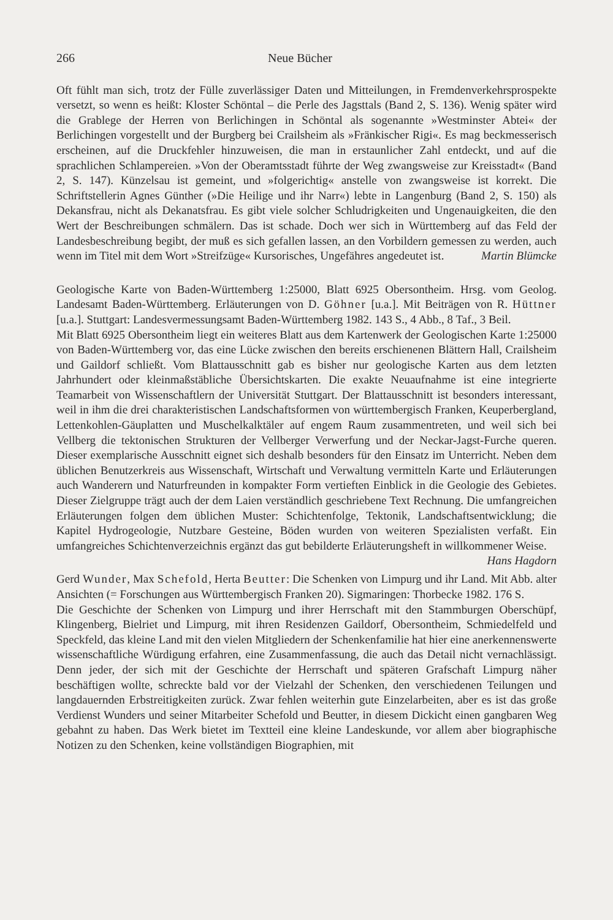266 Neue Bücher
Oft fühlt man sich, trotz der Fülle zuverlässiger Daten und Mitteilungen, in Fremdenverkehrsprospekte versetzt, so wenn es heißt: Kloster Schöntal – die Perle des Jagsttals (Band 2, S. 136). Wenig später wird die Grablege der Herren von Berlichingen in Schöntal als sogenannte »Westminster Abtei« der Berlichingen vorgestellt und der Burgberg bei Crailsheim als »Fränkischer Rigi«. Es mag beckmesserisch erscheinen, auf die Druckfehler hinzuweisen, die man in erstaunlicher Zahl entdeckt, und auf die sprachlichen Schlampereien. »Von der Oberamtsstadt führte der Weg zwangsweise zur Kreisstadt« (Band 2, S. 147). Künzelsau ist gemeint, und »folgerichtig« anstelle von zwangsweise ist korrekt. Die Schriftstellerin Agnes Günther (»Die Heilige und ihr Narr«) lebte in Langenburg (Band 2, S. 150) als Dekansfrau, nicht als Dekanatsfrau. Es gibt viele solcher Schludrigkeiten und Ungenauigkeiten, die den Wert der Beschreibungen schmälern. Das ist schade. Doch wer sich in Württemberg auf das Feld der Landesbeschreibung begibt, der muß es sich gefallen lassen, an den Vorbildern gemessen zu werden, auch wenn im Titel mit dem Wort »Streifzüge« Kursorisches, Ungefähres angedeutet ist. Martin Blümcke
Geologische Karte von Baden-Württemberg 1:25000, Blatt 6925 Obersontheim. Hrsg. vom Geolog. Landesamt Baden-Württemberg. Erläuterungen von D. Göhner [u.a.]. Mit Beiträgen von R. Hüttner [u.a.]. Stuttgart: Landesvermessungsamt Baden-Württemberg 1982. 143 S., 4 Abb., 8 Taf., 3 Beil.
Mit Blatt 6925 Obersontheim liegt ein weiteres Blatt aus dem Kartenwerk der Geologischen Karte 1:25000 von Baden-Württemberg vor, das eine Lücke zwischen den bereits erschienenen Blättern Hall, Crailsheim und Gaildorf schließt. Vom Blattausschnitt gab es bisher nur geologische Karten aus dem letzten Jahrhundert oder kleinmaßstäbliche Übersichtskarten. Die exakte Neuaufnahme ist eine integrierte Teamarbeit von Wissenschaftlern der Universität Stuttgart. Der Blattausschnitt ist besonders interessant, weil in ihm die drei charakteristischen Landschaftsformen von württembergisch Franken, Keuperbergland, Lettenkohlen-Gäuplatten und Muschelkalktäler auf engem Raum zusammentreten, und weil sich bei Vellberg die tektonischen Strukturen der Vellberger Verwerfung und der Neckar-Jagst-Furche queren. Dieser exemplarische Ausschnitt eignet sich deshalb besonders für den Einsatz im Unterricht. Neben dem üblichen Benutzerkreis aus Wissenschaft, Wirtschaft und Verwaltung vermitteln Karte und Erläuterungen auch Wanderern und Naturfreunden in kompakter Form vertieften Einblick in die Geologie des Gebietes. Dieser Zielgruppe trägt auch der dem Laien verständlich geschriebene Text Rechnung. Die umfangreichen Erläuterungen folgen dem üblichen Muster: Schichtenfolge, Tektonik, Landschaftsentwicklung; die Kapitel Hydrogeologie, Nutzbare Gesteine, Böden wurden von weiteren Spezialisten verfaßt. Ein umfangreiches Schichtenverzeichnis ergänzt das gut bebilderte Erläuterungsheft in willkommener Weise. Hans Hagdorn
Gerd Wunder, Max Schefold, Herta Beutter: Die Schenken von Limpurg und ihr Land. Mit Abb. alter Ansichten (= Forschungen aus Württembergisch Franken 20). Sigmaringen: Thorbecke 1982. 176 S.
Die Geschichte der Schenken von Limpurg und ihrer Herrschaft mit den Stammburgen Oberschüpf, Klingenberg, Bielriet und Limpurg, mit ihren Residenzen Gaildorf, Obersontheim, Schmiedelfeld und Speckfeld, das kleine Land mit den vielen Mitgliedern der Schenkenfamilie hat hier eine anerkennenswerte wissenschaftliche Würdigung erfahren, eine Zusammenfassung, die auch das Detail nicht vernachlässigt. Denn jeder, der sich mit der Geschichte der Herrschaft und späteren Grafschaft Limpurg näher beschäftigen wollte, schreckte bald vor der Vielzahl der Schenken, den verschiedenen Teilungen und langdauernden Erbstreitigkeiten zurück. Zwar fehlen weiterhin gute Einzelarbeiten, aber es ist das große Verdienst Wunders und seiner Mitarbeiter Schefold und Beutter, in diesem Dickicht einen gangbaren Weg gebahnt zu haben. Das Werk bietet im Textteil eine kleine Landeskunde, vor allem aber biographische Notizen zu den Schenken, keine vollständigen Biographien, mit